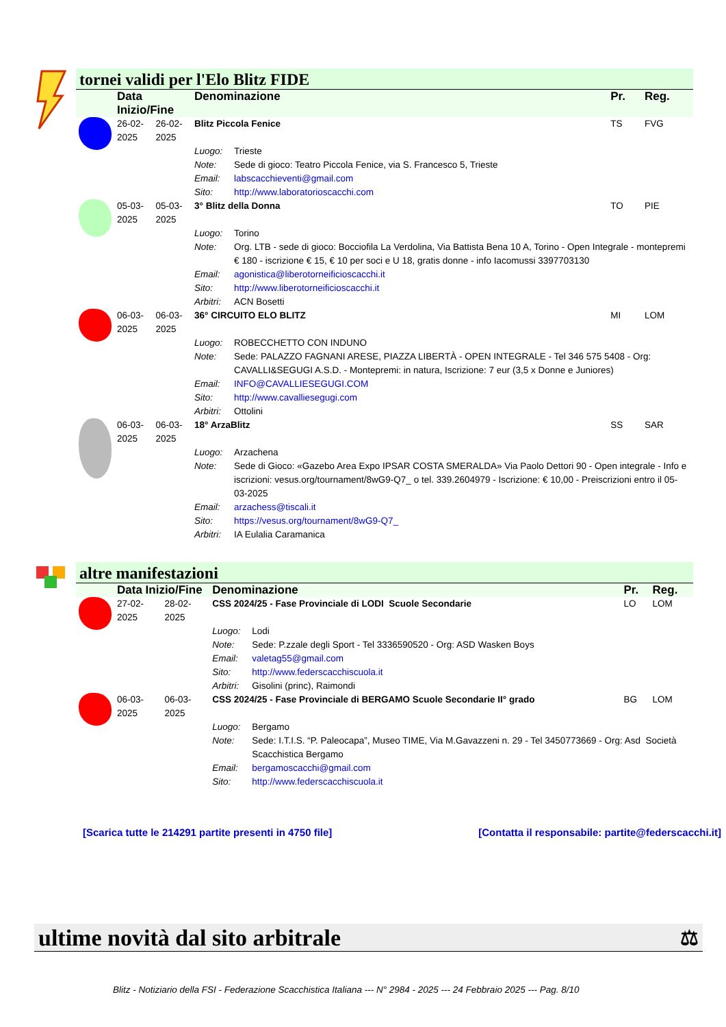tornei validi per l'Elo Blitz FIDE
| | Data Inizio/Fine | | Denominazione | | Pr. | Reg. |
| --- | --- | --- | --- | --- | --- | --- |
| | 26-02-2025 | 26-02-2025 | Blitz Piccola Fenice | | TS | FVG |
| | | | Luogo: | Trieste | | |
| | | | Note: | Sede di gioco: Teatro Piccola Fenice, via S. Francesco 5, Trieste | | |
| | | | Email: | labscacchieventi@gmail.com | | |
| | | | Sito: | http://www.laboratorioscacchi.com | | |
| | 05-03-2025 | 05-03-2025 | 3° Blitz della Donna | | TO | PIE |
| | | | Luogo: | Torino | | |
| | | | Note: | Org. LTB - sede di gioco: Bocciofila La Verdolina, Via Battista Bena 10 A, Torino - Open Integrale - montepremi € 180 - iscrizione € 15, € 10 per soci e U 18, gratis donne - info Iacomussi 3397703130 | | |
| | | | Email: | agonistica@liberotorneificioscacchi.it | | |
| | | | Sito: | http://www.liberotorneificioscacchi.it | | |
| | | | Arbitri: | ACN Bosetti | | |
| | 06-03-2025 | 06-03-2025 | 36° CIRCUITO ELO BLITZ | | MI | LOM |
| | | | Luogo: | ROBECCHETTO CON INDUNO | | |
| | | | Note: | Sede: PALAZZO FAGNANI ARESE, PIAZZA LIBERTÀ - OPEN INTEGRALE - Tel 346 575 5408 - Org: CAVALLI&SEGUGI A.S.D. - Montepremi: in natura, Iscrizione: 7 eur (3,5 x Donne e Juniores) | | |
| | | | Email: | INFO@CAVALLIESEGUGI.COM | | |
| | | | Sito: | http://www.cavalliesegugi.com | | |
| | | | Arbitri: | Ottolini | | |
| | 06-03-2025 | 06-03-2025 | 18° ArzaBlitz | | SS | SAR |
| | | | Luogo: | Arzachena | | |
| | | | Note: | Sede di Gioco: «Gazebo Area Expo IPSAR COSTA SMERALDA» Via Paolo Dettori 90 - Open integrale - Info e iscrizioni: vesus.org/tournament/8wG9-Q7_ o tel. 339.2604979 - Iscrizione: € 10,00 - Preiscrizioni entro il 05-03-2025 | | |
| | | | Email: | arzachess@tiscali.it | | |
| | | | Sito: | https://vesus.org/tournament/8wG9-Q7_ | | |
| | | | Arbitri: | IA Eulalia Caramanica | | |
altre manifestazioni
| | Data Inizio/Fine | | Denominazione | | Pr. | Reg. |
| --- | --- | --- | --- | --- | --- | --- |
| | 27-02-2025 | 28-02-2025 | CSS 2024/25 - Fase Provinciale di LODI Scuole Secondarie | | LO | LOM |
| | | | Luogo: | Lodi | | |
| | | | Note: | Sede: P.zzale degli Sport - Tel 3336590520 - Org: ASD Wasken Boys | | |
| | | | Email: | valetag55@gmail.com | | |
| | | | Sito: | http://www.federscacchiscuola.it | | |
| | | | Arbitri: | Gisolini (princ), Raimondi | | |
| | 06-03-2025 | 06-03-2025 | CSS 2024/25 - Fase Provinciale di BERGAMO Scuole Secondarie II° grado | | BG | LOM |
| | | | Luogo: | Bergamo | | |
| | | | Note: | Sede: I.T.I.S. “P. Paleocapa”, Museo TIME, Via M.Gavazzeni n. 29 - Tel 3450773669 - Org: Asd Società Scacchistica Bergamo | | |
| | | | Email: | bergamoscacchi@gmail.com | | |
| | | | Sito: | http://www.federscacchiscuola.it | | |
[Scarica tutte le 214291 partite presenti in 4750 file] [Contatta il responsabile: partite@federscacchi.it]
ultime novità dal sito arbitrale ⚖
Blitz - Notiziario della FSI - Federazione Scacchistica Italiana --- N° 2984 - 2025 --- 24 Febbraio 2025 --- Pag. 8/10